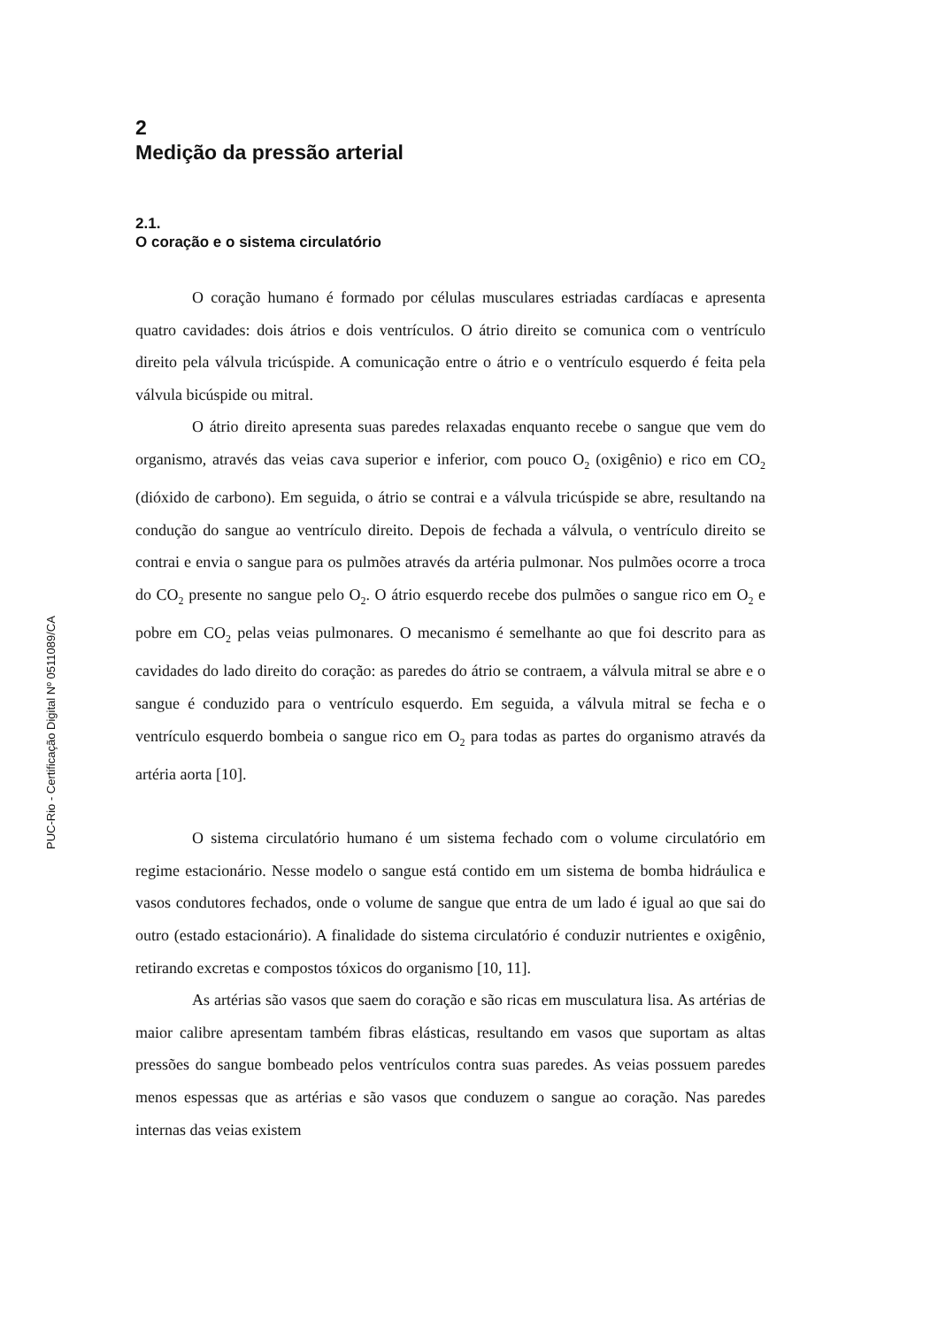PUC-Rio - Certificação Digital Nº 0511089/CA
2
Medição da pressão arterial
2.1.
O coração e o sistema circulatório
O coração humano é formado por células musculares estriadas cardíacas e apresenta quatro cavidades: dois átrios e dois ventrículos. O átrio direito se comunica com o ventrículo direito pela válvula tricúspide. A comunicação entre o átrio e o ventrículo esquerdo é feita pela válvula bicúspide ou mitral.
O átrio direito apresenta suas paredes relaxadas enquanto recebe o sangue que vem do organismo, através das veias cava superior e inferior, com pouco O<sub>2</sub> (oxigênio) e rico em CO<sub>2</sub> (dióxido de carbono). Em seguida, o átrio se contrai e a válvula tricúspide se abre, resultando na condução do sangue ao ventrículo direito. Depois de fechada a válvula, o ventrículo direito se contrai e envia o sangue para os pulmões através da artéria pulmonar. Nos pulmões ocorre a troca do CO<sub>2</sub> presente no sangue pelo O<sub>2</sub>. O átrio esquerdo recebe dos pulmões o sangue rico em O<sub>2</sub> e pobre em CO<sub>2</sub> pelas veias pulmonares. O mecanismo é semelhante ao que foi descrito para as cavidades do lado direito do coração: as paredes do átrio se contraem, a válvula mitral se abre e o sangue é conduzido para o ventrículo esquerdo. Em seguida, a válvula mitral se fecha e o ventrículo esquerdo bombeia o sangue rico em O<sub>2</sub> para todas as partes do organismo através da artéria aorta [10].
O sistema circulatório humano é um sistema fechado com o volume circulatório em regime estacionário. Nesse modelo o sangue está contido em um sistema de bomba hidráulica e vasos condutores fechados, onde o volume de sangue que entra de um lado é igual ao que sai do outro (estado estacionário). A finalidade do sistema circulatório é conduzir nutrientes e oxigênio, retirando excretas e compostos tóxicos do organismo [10, 11].
As artérias são vasos que saem do coração e são ricas em musculatura lisa. As artérias de maior calibre apresentam também fibras elásticas, resultando em vasos que suportam as altas pressões do sangue bombeado pelos ventrículos contra suas paredes. As veias possuem paredes menos espessas que as artérias e são vasos que conduzem o sangue ao coração. Nas paredes internas das veias existem